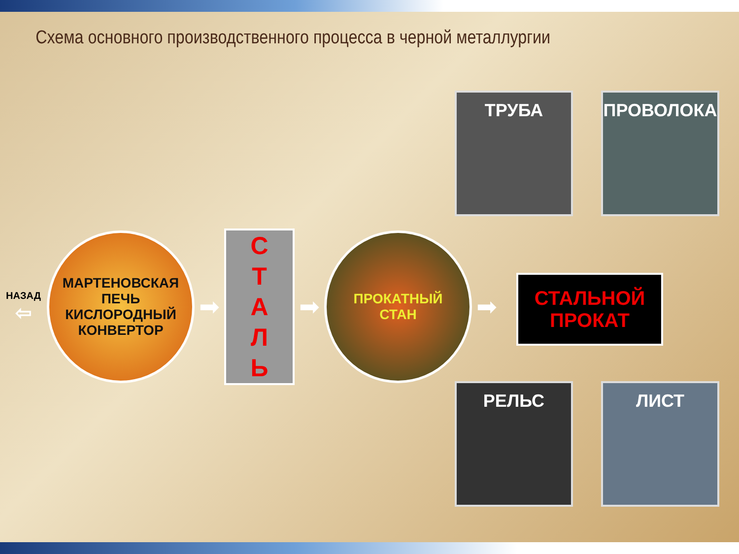Схема основного производственного процесса в черной металлургии
ТРУБА ПРОВОЛОКА
НАЗАД
⇦
МАРТЕНОВСКАЯ
ПЕЧЬ
КИСЛОРОДНЫЙ
КОНВЕРТОР
➡
С
Т
А
Л
Ь
➡
ПРОКАТНЫЙ
СТАН
➡
СТАЛЬНОЙ
ПРОКАТ
РЕЛЬС ЛИСТ